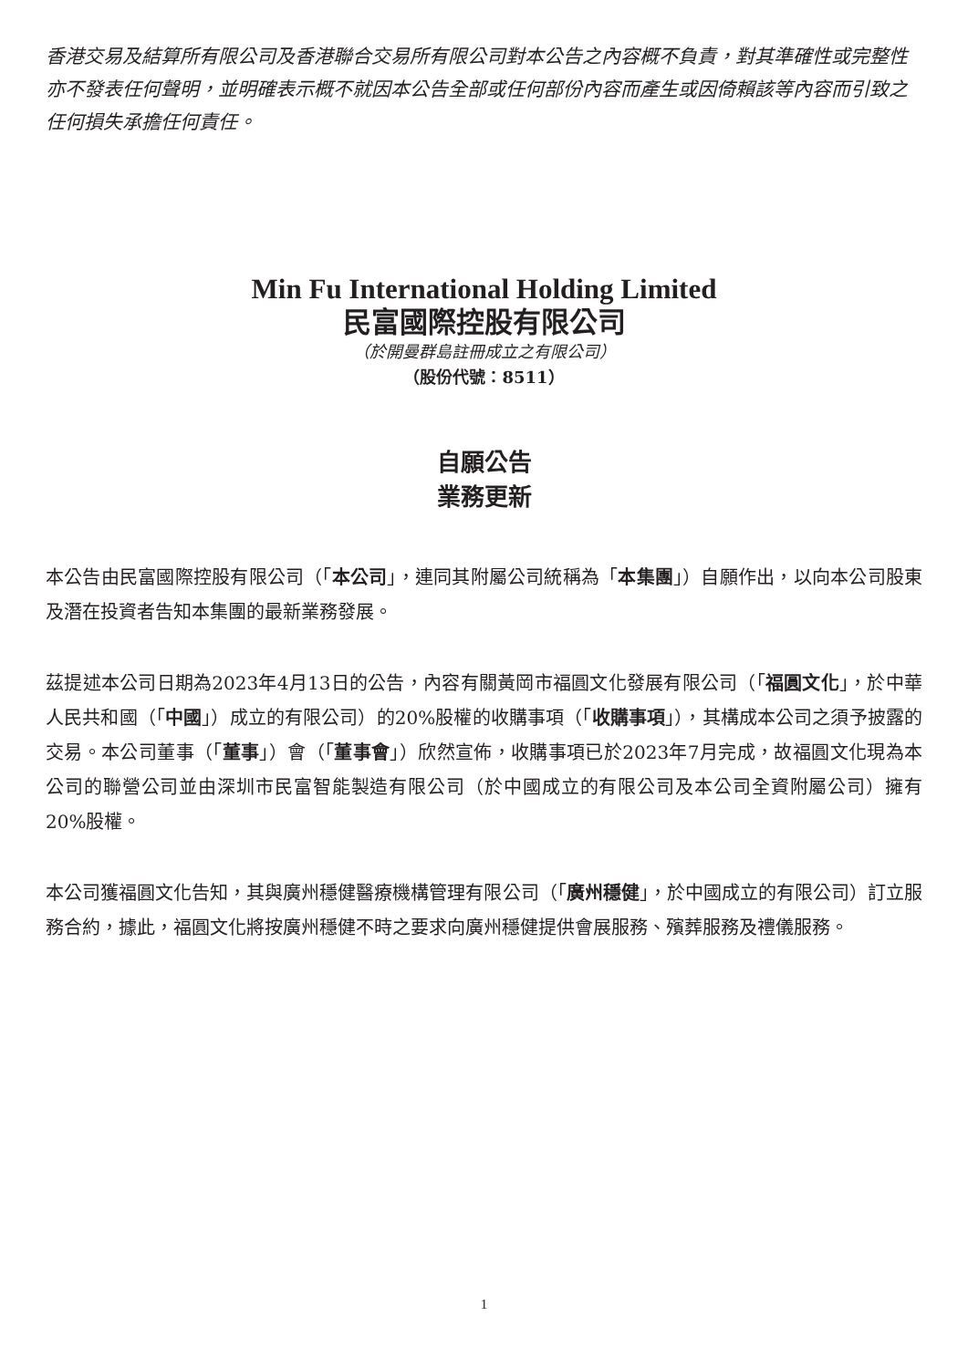香港交易及結算所有限公司及香港聯合交易所有限公司對本公告之內容概不負責，對其準確性或完整性亦不發表任何聲明，並明確表示概不就因本公告全部或任何部份內容而產生或因倚賴該等內容而引致之任何損失承擔任何責任。
Min Fu International Holding Limited
民富國際控股有限公司
（於開曼群島註冊成立之有限公司）
（股份代號：8511）
自願公告
業務更新
本公告由民富國際控股有限公司（「本公司」，連同其附屬公司統稱為「本集團」）自願作出，以向本公司股東及潛在投資者告知本集團的最新業務發展。
茲提述本公司日期為2023年4月13日的公告，內容有關黃岡市福圓文化發展有限公司（「福圓文化」，於中華人民共和國（「中國」）成立的有限公司）的20%股權的收購事項（「收購事項」），其構成本公司之須予披露的交易。本公司董事（「董事」）會（「董事會」）欣然宣佈，收購事項已於2023年7月完成，故福圓文化現為本公司的聯營公司並由深圳市民富智能製造有限公司（於中國成立的有限公司及本公司全資附屬公司）擁有20%股權。
本公司獲福圓文化告知，其與廣州穩健醫療機構管理有限公司（「廣州穩健」，於中國成立的有限公司）訂立服務合約，據此，福圓文化將按廣州穩健不時之要求向廣州穩健提供會展服務、殯葬服務及禮儀服務。
1